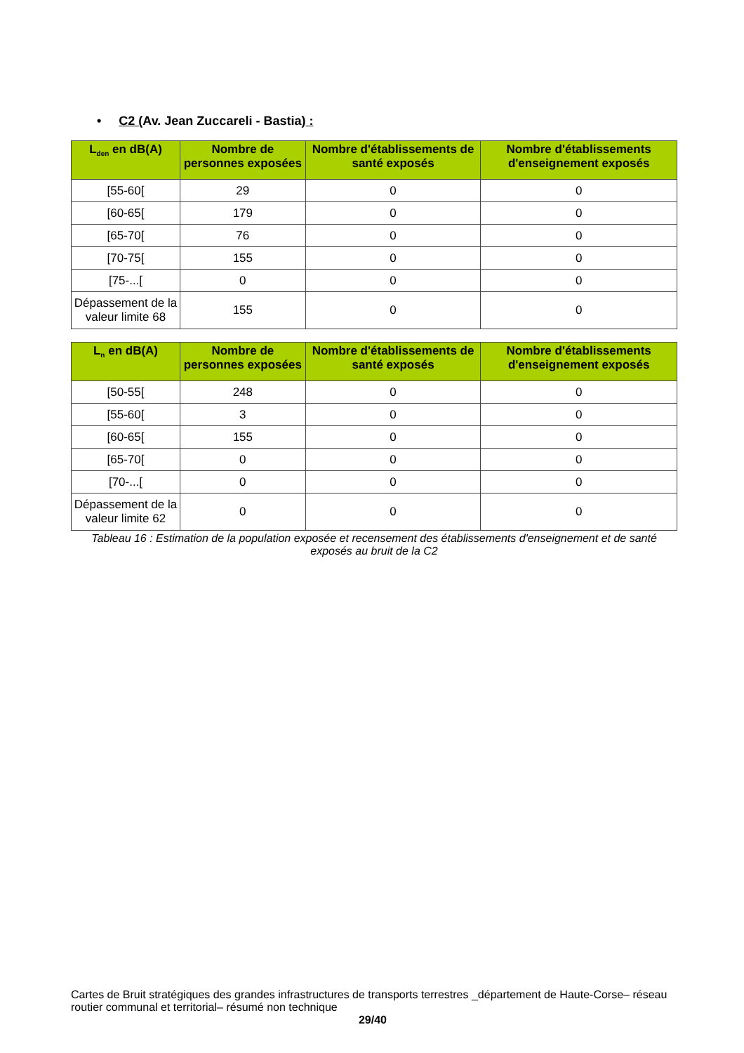• C2 (Av. Jean Zuccareli - Bastia) :
| L<sub>den</sub> en dB(A) | Nombre de personnes exposées | Nombre d'établissements de santé exposés | Nombre d'établissements d'enseignement exposés |
| --- | --- | --- | --- |
| [55-60[ | 29 | 0 | 0 |
| [60-65[ | 179 | 0 | 0 |
| [65-70[ | 76 | 0 | 0 |
| [70-75[ | 155 | 0 | 0 |
| [75-...[ | 0 | 0 | 0 |
| Dépassement de la valeur limite 68 | 155 | 0 | 0 |
| L<sub>n</sub> en dB(A) | Nombre de personnes exposées | Nombre d'établissements de santé exposés | Nombre d'établissements d'enseignement exposés |
| --- | --- | --- | --- |
| [50-55[ | 248 | 0 | 0 |
| [55-60[ | 3 | 0 | 0 |
| [60-65[ | 155 | 0 | 0 |
| [65-70[ | 0 | 0 | 0 |
| [70-...[ | 0 | 0 | 0 |
| Dépassement de la valeur limite 62 | 0 | 0 | 0 |
Tableau 16 : Estimation de la population exposée et recensement des établissements d'enseignement et de santé exposés au bruit de la C2
Cartes de Bruit stratégiques des grandes infrastructures de transports terrestres _département de Haute-Corse– réseau routier communal et territorial– résumé non technique
29/40